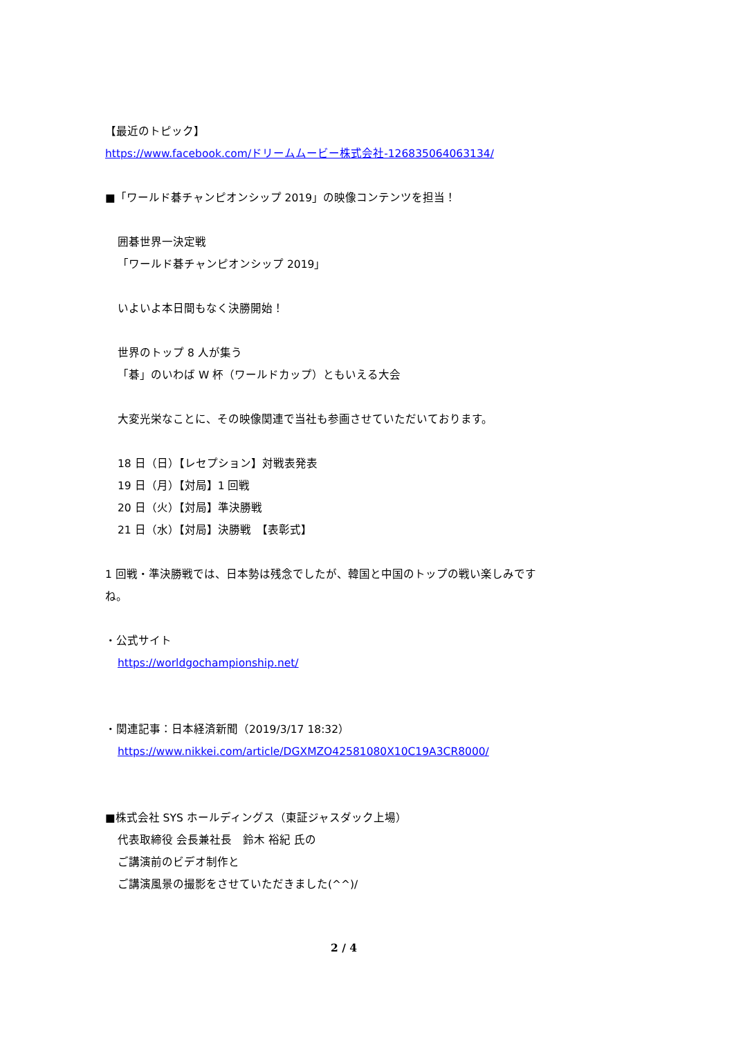【最近のトピック】
https://www.facebook.com/ドリームムービー株式会社-126835064063134/
■「ワールド碁チャンピオンシップ 2019」の映像コンテンツを担当！
囲碁世界一決定戦
「ワールド碁チャンピオンシップ 2019」
いよいよ本日間もなく決勝開始！
世界のトップ 8 人が集う
「碁」のいわば W 杯（ワールドカップ）ともいえる大会
大変光栄なことに、その映像関連で当社も参画させていただいております。
18 日（日）【レセプション】対戦表発表
19 日（月）【対局】1 回戦
20 日（火）【対局】準決勝戦
21 日（水）【対局】決勝戦　【表彰式】
1 回戦・準決勝戦では、日本勢は残念でしたが、韓国と中国のトップの戦い楽しみです
ね。
・公式サイト
https://worldgochampionship.net/
・関連記事：日本経済新聞（2019/3/17 18:32）
https://www.nikkei.com/article/DGXMZO42581080X10C19A3CR8000/
■株式会社 SYS ホールディングス（東証ジャスダック上場）
代表取締役 会長兼社長　鈴木 裕紀 氏の
ご講演前のビデオ制作と
ご講演風景の撮影をさせていただきました(^^)/
2 / 4